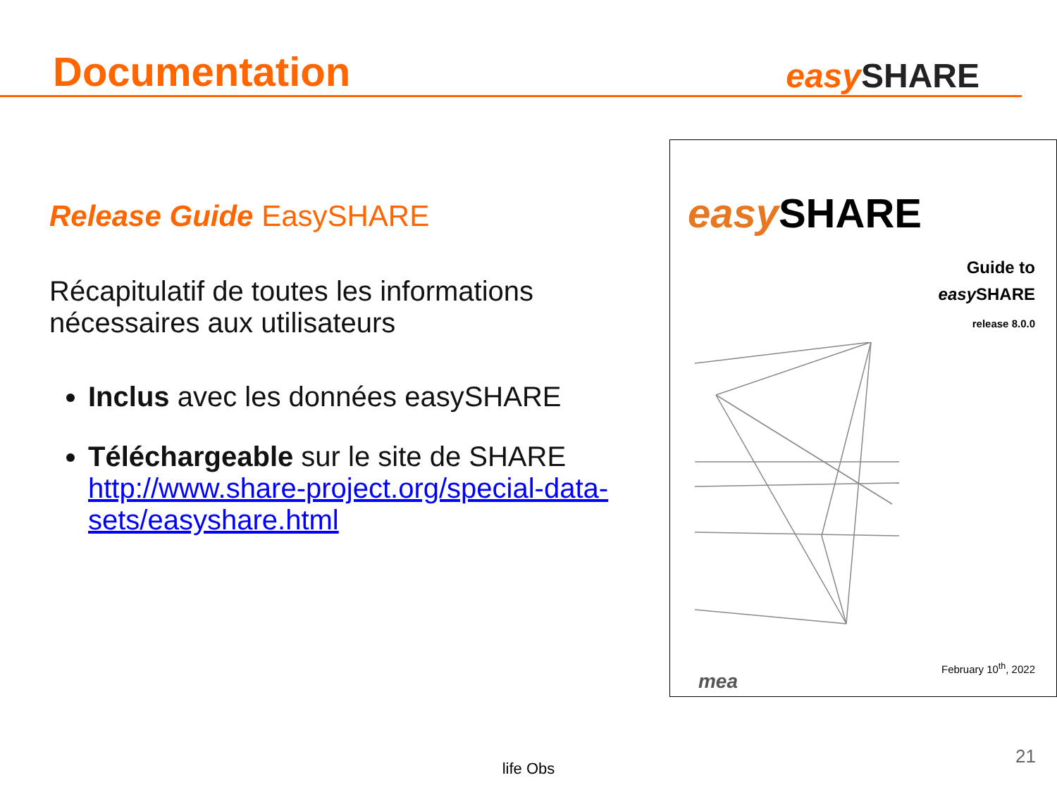Documentation
easy SHARE
Release Guide EasySHARE
Récapitulatif de toutes les informations nécessaires aux utilisateurs
Inclus avec les données easySHARE
Téléchargeable sur le site de SHARE http://www.share-project.org/special-data-sets/easyshare.html
easy SHARE
Guide to
easy SHARE
release 8.0.0
mea
February 10<sup>th</sup>, 2022
life Obs
21